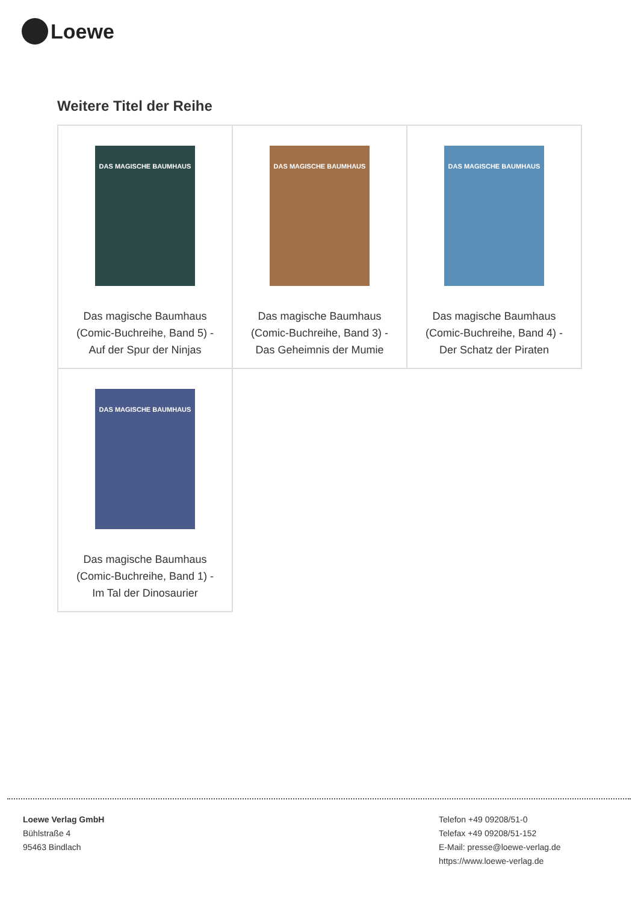Loewe
Weitere Titel der Reihe
| DAS MAGISCHE BAUMHAUS Das magische Baumhaus (Comic-Buchreihe, Band 5) - Auf der Spur der Ninjas | DAS MAGISCHE BAUMHAUS Das magische Baumhaus (Comic-Buchreihe, Band 3) - Das Geheimnis der Mumie | DAS MAGISCHE BAUMHAUS Das magische Baumhaus (Comic-Buchreihe, Band 4) - Der Schatz der Piraten |
| DAS MAGISCHE BAUMHAUS Das magische Baumhaus (Comic-Buchreihe, Band 1) - Im Tal der Dinosaurier | | |
Loewe Verlag GmbH
Bühlstraße 4
95463 Bindlach
Telefon +49 09208/51-0
Telefax +49 09208/51-152
E-Mail: presse@loewe-verlag.de
https://www.loewe-verlag.de